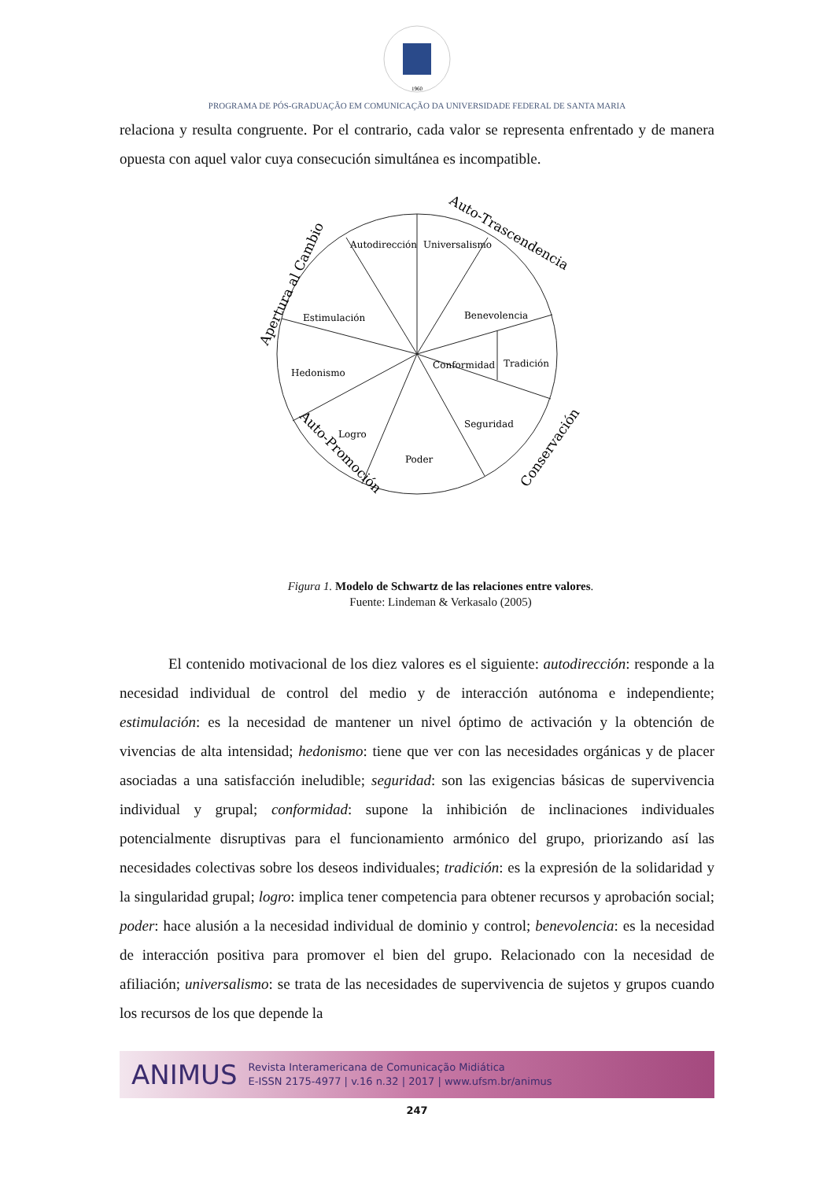1960
PROGRAMA DE PÓS-GRADUAÇÃO EM COMUNICAÇÃO DA UNIVERSIDADE FEDERAL DE SANTA MARIA
relaciona y resulta congruente. Por el contrario, cada valor se representa enfrentado y de manera opuesta con aquel valor cuya consecución simultánea es incompatible.
Autodirección
Universalismo
Estimulación
Benevolencia
Hedonismo
Conformidad
Tradición
Seguridad
Logro
Poder
Apertura al Cambio
Auto-Trascendencia
Conservación
Auto-Promoción
Figura 1. Modelo de Schwartz de las relaciones entre valores.
Fuente: Lindeman & Verkasalo (2005)
El contenido motivacional de los diez valores es el siguiente: autodirección: responde a la necesidad individual de control del medio y de interacción autónoma e independiente; estimulación: es la necesidad de mantener un nivel óptimo de activación y la obtención de vivencias de alta intensidad; hedonismo: tiene que ver con las necesidades orgánicas y de placer asociadas a una satisfacción ineludible; seguridad: son las exigencias básicas de supervivencia individual y grupal; conformidad: supone la inhibición de inclinaciones individuales potencialmente disruptivas para el funcionamiento armónico del grupo, priorizando así las necesidades colectivas sobre los deseos individuales; tradición: es la expresión de la solidaridad y la singularidad grupal; logro: implica tener competencia para obtener recursos y aprobación social; poder: hace alusión a la necesidad individual de dominio y control; benevolencia: es la necesidad de interacción positiva para promover el bien del grupo. Relacionado con la necesidad de afiliación; universalismo: se trata de las necesidades de supervivencia de sujetos y grupos cuando los recursos de los que depende la
ANIMUS Revista Interamericana de Comunicação Midiática
E-ISSN 2175-4977 | v.16 n.32 | 2017 | www.ufsm.br/animus
247